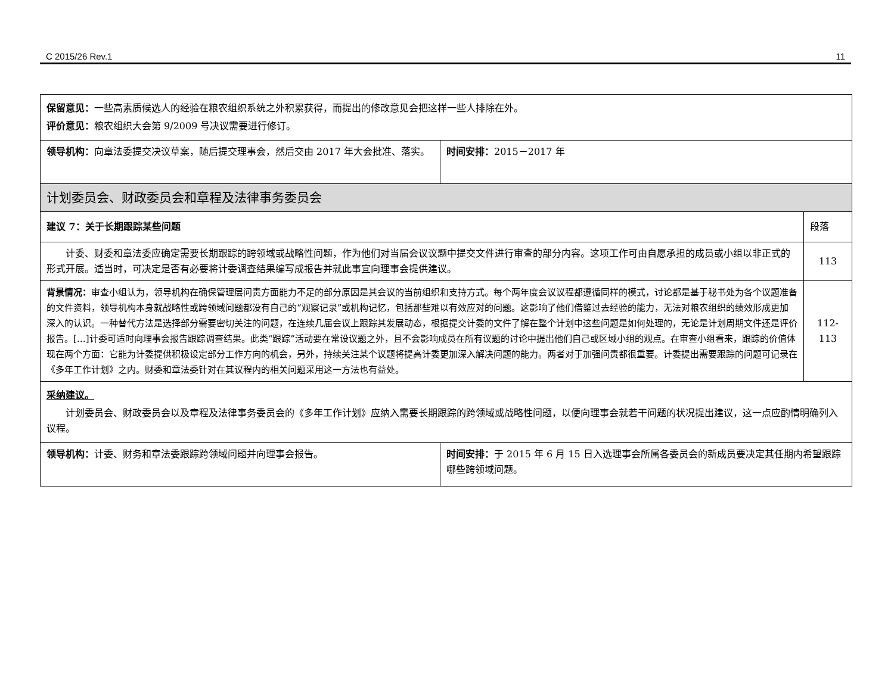C 2015/26 Rev.1 11
| 保留意见： 一些高素质候选人的经验在粮农组织系统之外积累获得，而提出的修改意见会把这样一些人排除在外。 评价意见： 粮农组织大会第 9/2009 号决议需要进行修订。 | | |
| 领导机构： 向章法委提交决议草案，随后提交理事会，然后交由 2017 年大会批准、落实。 | 时间安排： 2015－2017 年 | |
| 计划委员会、财政委员会和章程及法律事务委员会 | | |
| 建议 7：关于长期跟踪某些问题 | | 段落 |
| 计委、财委和章法委应确定需要长期跟踪的跨领域或战略性问题，作为他们对当届会议议题中提交文件进行审查的部分内容。这项工作可由自愿承担的成员或小组以非正式的形式开展。适当时，可决定是否有必要将计委调查结果编写成报告并就此事宜向理事会提供建议。 | | 113 |
| 背景情况： 审查小组认为，领导机构在确保管理层问责方面能力不足的部分原因是其会议的当前组织和支持方式。每个两年度会议议程都遵循同样的模式，讨论都是基于秘书处为各个议题准备的文件资料，领导机构本身就战略性或跨领域问题都没有自己的“观察记录”或机构记忆，包括那些难以有效应对的问题。这影响了他们借鉴过去经验的能力，无法对粮农组织的绩效形成更加深入的认识。一种替代方法是选择部分需要密切关注的问题，在连续几届会议上跟踪其发展动态，根据提交计委的文件了解在整个计划中这些问题是如何处理的，无论是计划周期文件还是评价报告。[…]计委可适时向理事会报告跟踪调查结果。此类“跟踪”活动要在常设议题之外，且不会影响成员在所有议题的讨论中提出他们自己或区域小组的观点。在审查小组看来，跟踪的价值体现在两个方面：它能为计委提供积极设定部分工作方向的机会，另外，持续关注某个议题将提高计委更加深入解决问题的能力。两者对于加强问责都很重要。计委提出需要跟踪的问题可记录在《多年工作计划》之内。财委和章法委针对在其议程内的相关问题采用这一方法也有益处。 | | 112-113 |
| 采纳建议。 计划委员会、财政委员会以及章程及法律事务委员会的《多年工作计划》应纳入需要长期跟踪的跨领域或战略性问题，以便向理事会就若干问题的状况提出建议，这一点应酌情明确列入议程。 | | |
| 领导机构： 计委、财务和章法委跟踪跨领域问题并向理事会报告。 | 时间安排： 于 2015 年 6 月 15 日入选理事会所属各委员会的新成员要决定其任期内希望跟踪哪些跨领域问题。 | |